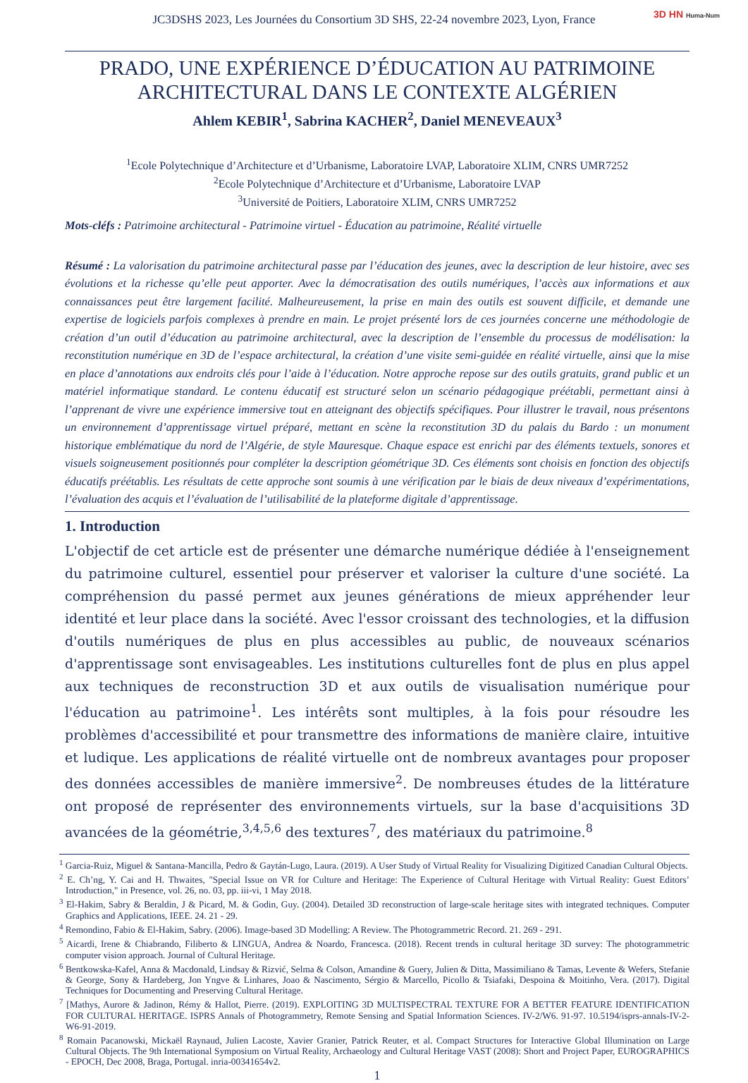JC3DSHS 2023, Les Journées du Consortium 3D SHS, 22-24 novembre 2023, Lyon, France 3D HN Huma-Num
PRADO, UNE EXPÉRIENCE D’ÉDUCATION AU PATRIMOINE ARCHITECTURAL DANS LE CONTEXTE ALGÉRIEN
Ahlem KEBIR<sup>1</sup>, Sabrina KACHER<sup>2</sup>, Daniel MENEVEAUX<sup>3</sup>
<sup>1</sup> Ecole Polytechnique d’Architecture et d’Urbanisme, Laboratoire LVAP, Laboratoire XLIM, CNRS UMR7252
<sup>2</sup> Ecole Polytechnique d’Architecture et d’Urbanisme, Laboratoire LVAP
<sup>3</sup> Université de Poitiers, Laboratoire XLIM, CNRS UMR7252
Mots-cléfs : Patrimoine architectural - Patrimoine virtuel - Éducation au patrimoine, Réalité virtuelle
Résumé : La valorisation du patrimoine architectural passe par l’éducation des jeunes, avec la description de leur histoire, avec ses évolutions et la richesse qu’elle peut apporter. Avec la démocratisation des outils numériques, l’accès aux informations et aux connaissances peut être largement facilité. Malheureusement, la prise en main des outils est souvent difficile, et demande une expertise de logiciels parfois complexes à prendre en main. Le projet présenté lors de ces journées concerne une méthodologie de création d’un outil d’éducation au patrimoine architectural, avec la description de l’ensemble du processus de modélisation: la reconstitution numérique en 3D de l’espace architectural, la création d’une visite semi-guidée en réalité virtuelle, ainsi que la mise en place d’annotations aux endroits clés pour l’aide à l’éducation. Notre approche repose sur des outils gratuits, grand public et un matériel informatique standard. Le contenu éducatif est structuré selon un scénario pédagogique préétabli, permettant ainsi à l’apprenant de vivre une expérience immersive tout en atteignant des objectifs spécifiques. Pour illustrer le travail, nous présentons un environnement d’apprentissage virtuel préparé, mettant en scène la reconstitution 3D du palais du Bardo : un monument historique emblématique du nord de l’Algérie, de style Mauresque. Chaque espace est enrichi par des éléments textuels, sonores et visuels soigneusement positionnés pour compléter la description géométrique 3D. Ces éléments sont choisis en fonction des objectifs éducatifs préétablis. Les résultats de cette approche sont soumis à une vérification par le biais de deux niveaux d’expérimentations, l’évaluation des acquis et l’évaluation de l’utilisabilité de la plateforme digitale d’apprentissage.
1. Introduction
L'objectif de cet article est de présenter une démarche numérique dédiée à l'enseignement du patrimoine culturel, essentiel pour préserver et valoriser la culture d'une société. La compréhension du passé permet aux jeunes générations de mieux appréhender leur identité et leur place dans la société. Avec l'essor croissant des technologies, et la diffusion d'outils numériques de plus en plus accessibles au public, de nouveaux scénarios d'apprentissage sont envisageables. Les institutions culturelles font de plus en plus appel aux techniques de reconstruction 3D et aux outils de visualisation numérique pour l'éducation au patrimoine<sup>1</sup>. Les intérêts sont multiples, à la fois pour résoudre les problèmes d'accessibilité et pour transmettre des informations de manière claire, intuitive et ludique. Les applications de réalité virtuelle ont de nombreux avantages pour proposer des données accessibles de manière immersive<sup>2</sup>. De nombreuses études de la littérature ont proposé de représenter des environnements virtuels, sur la base d'acquisitions 3D avancées de la géométrie,<sup>3,4,5,6</sup> des textures<sup>7</sup>, des matériaux du patrimoine.<sup>8</sup>
<sup>1</sup> Garcia-Ruiz, Miguel & Santana-Mancilla, Pedro & Gaytán-Lugo, Laura. (2019). A User Study of Virtual Reality for Visualizing Digitized Canadian Cultural Objects.
<sup>2</sup> E. Ch’ng, Y. Cai and H. Thwaites, "Special Issue on VR for Culture and Heritage: The Experience of Cultural Heritage with Virtual Reality: Guest Editors’ Introduction," in Presence, vol. 26, no. 03, pp. iii-vi, 1 May 2018.
<sup>3</sup> El-Hakim, Sabry & Beraldin, J & Picard, M. & Godin, Guy. (2004). Detailed 3D reconstruction of large-scale heritage sites with integrated techniques. Computer Graphics and Applications, IEEE. 24. 21 - 29.
<sup>4</sup> Remondino, Fabio & El-Hakim, Sabry. (2006). Image-based 3D Modelling: A Review. The Photogrammetric Record. 21. 269 - 291.
<sup>5</sup> Aicardi, Irene & Chiabrando, Filiberto & LINGUA, Andrea & Noardo, Francesca. (2018). Recent trends in cultural heritage 3D survey: The photogrammetric computer vision approach. Journal of Cultural Heritage.
<sup>6</sup> Bentkowska-Kafel, Anna & Macdonald, Lindsay & Rizvić, Selma & Colson, Amandine & Guery, Julien & Ditta, Massimiliano & Tamas, Levente & Wefers, Stefanie & George, Sony & Hardeberg, Jon Yngve & Linhares, Joao & Nascimento, Sérgio & Marcello, Picollo & Tsiafaki, Despoina & Moitinho, Vera. (2017). Digital Techniques for Documenting and Preserving Cultural Heritage.
<sup>7</sup> [Mathys, Aurore & Jadinon, Rémy & Hallot, Pierre. (2019). EXPLOITING 3D MULTISPECTRAL TEXTURE FOR A BETTER FEATURE IDENTIFICATION FOR CULTURAL HERITAGE. ISPRS Annals of Photogrammetry, Remote Sensing and Spatial Information Sciences. IV-2/W6. 91-97. 10.5194/isprs-annals-IV-2-W6-91-2019.
<sup>8</sup> Romain Pacanowski, Mickaël Raynaud, Julien Lacoste, Xavier Granier, Patrick Reuter, et al. Compact Structures for Interactive Global Illumination on Large Cultural Objects. The 9th International Symposium on Virtual Reality, Archaeology and Cultural Heritage VAST (2008): Short and Project Paper, EUROGRAPHICS - EPOCH, Dec 2008, Braga, Portugal. inria-00341654v2.
1